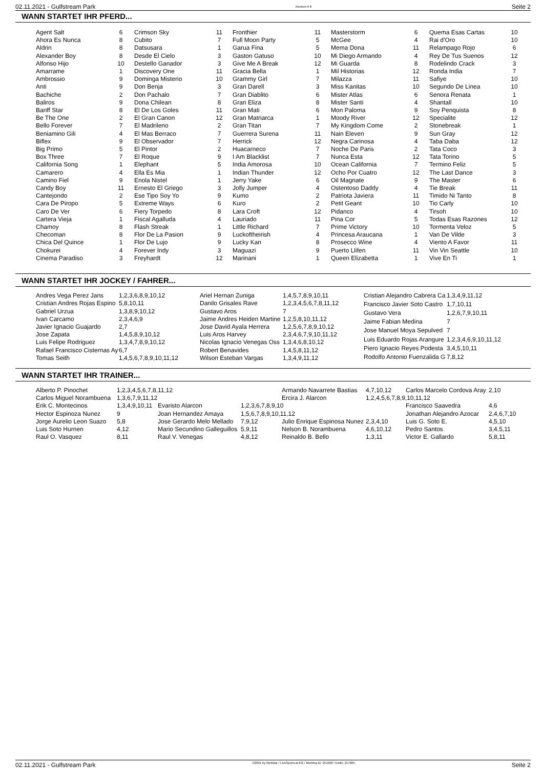02.11.2021 - Gulfstream Park Rennen # 8 Seite 2
WANN STARTET IHR PFERD...
| Agent Salt | 6 |
| Ahora Es Nunca | 8 |
| Aldrin | 8 |
| Alexander Boy | 8 |
| Alfonso Hijo | 10 |
| Amarrame | 1 |
| Ambrossio | 9 |
| Anti | 9 |
| Bachiche | 2 |
| Baliros | 9 |
| Banff Star | 8 |
| Be The One | 2 |
| Bello Forever | 7 |
| Beniamino Gili | 4 |
| Biflex | 9 |
| Big Primo | 5 |
| Box Three | 7 |
| California Song | 1 |
| Camarero | 4 |
| Camino Fiel | 9 |
| Candy Boy | 11 |
| Cantejondo | 2 |
| Cara De Piropo | 5 |
| Caro De Ver | 6 |
| Cartera Vieja | 1 |
| Chamoy | 8 |
| Checoman | 8 |
| Chica Del Quince | 1 |
| Chokurei | 4 |
| Cinema Paradiso | 3 |
| Crimson Sky | 11 |
| Cubito | 7 |
| Datsusara | 1 |
| Desde El Cielo | 3 |
| Destello Ganador | 3 |
| Discovery One | 11 |
| Dominga Misterio | 10 |
| Don Benja | 3 |
| Don Pachalo | 7 |
| Dona Chilean | 8 |
| El De Los Goles | 11 |
| El Gran Canon | 12 |
| El Madrileno | 2 |
| El Mas Berraco | 7 |
| El Observador | 7 |
| El Pintor | 2 |
| El Roque | 9 |
| Elephant | 5 |
| Ella Es Mia | 1 |
| Enola Nistel | 1 |
| Ernesto El Griego | 3 |
| Ese Tipo Soy Yo | 9 |
| Extreme Ways | 6 |
| Fiery Torpedo | 8 |
| Fiscal Agalluda | 4 |
| Flash Streak | 1 |
| Flor De La Pasion | 9 |
| Flor De Lujo | 9 |
| Forever Indy | 3 |
| Freyhardt | 12 |
| Fronthier | 11 |
| Full Moon Party | 5 |
| Garua Fina | 5 |
| Gaston Gatuso | 10 |
| Give Me A Break | 12 |
| Gracia Bella | 1 |
| Grammy Girl | 7 |
| Gran Darell | 3 |
| Gran Diablito | 6 |
| Gran Eliza | 8 |
| Gran Mati | 6 |
| Gran Matriarca | 1 |
| Gran Titan | 7 |
| Guerrera Surena | 11 |
| Herrick | 12 |
| Huacarneco | 7 |
| I Am Blacklist | 7 |
| India Amorosa | 10 |
| Indian Thunder | 12 |
| Jerry Yake | 6 |
| Jolly Jumper | 4 |
| Kumo | 2 |
| Kuro | 2 |
| Lara Croft | 12 |
| Lauriado | 11 |
| Little Richard | 7 |
| Luckoftheirish | 4 |
| Lucky Kan | 8 |
| Maguazi | 9 |
| Marinani | 1 |
| Masterstorm | 6 |
| McGee | 4 |
| Mema Dona | 11 |
| Mi Diego Armando | 4 |
| Mi Guarda | 8 |
| Mil Historias | 12 |
| Milazza | 11 |
| Miss Kanitas | 10 |
| Mister Atlas | 6 |
| Mister Santi | 4 |
| Mon Paloma | 9 |
| Moody River | 12 |
| My Kingdom Come | 2 |
| Nain Eleven | 9 |
| Negra Carinosa | 4 |
| Noche De Paris | 2 |
| Nunca Esta | 12 |
| Ocean California | 7 |
| Ocho Por Cuatro | 12 |
| Oil Magnate | 9 |
| Ostentoso Daddy | 4 |
| Patriota Javiera | 11 |
| Petit Geant | 10 |
| Pidanco | 4 |
| Pina Cor | 5 |
| Prime Victory | 10 |
| Princesa Araucana | 1 |
| Prosecco Wine | 4 |
| Puerto Llifen | 11 |
| Queen Elizabetta | 1 |
| Quema Esas Cartas | 10 |
| Rai d'Oro | 10 |
| Relampago Rojo | 6 |
| Rey De Tus Suenos | 12 |
| Rodelindo Crack | 3 |
| Ronda India | 7 |
| Safiye | 10 |
| Segundo De Linea | 10 |
| Senora Renata | 1 |
| Shantall | 10 |
| Soy Penquista | 8 |
| Specialite | 12 |
| Stonebreak | 1 |
| Sun Gray | 12 |
| Taba Daba | 12 |
| Tata Coco | 3 |
| Tata Torino | 5 |
| Termino Feliz | 5 |
| The Last Dance | 3 |
| The Master | 6 |
| Tie Break | 11 |
| Timido Ni Tanto | 8 |
| Tio Carly | 10 |
| Tirsoh | 10 |
| Todas Esas Razones | 12 |
| Tormenta Veloz | 5 |
| Van De Vilde | 3 |
| Viento A Favor | 11 |
| Vin Vin Seattle | 10 |
| Vive En Ti | 1 |
WANN STARTET IHR JOCKEY / FAHRER...
| Andres Vega Perez Jans | 1,2,3,6,8,9,10,12 |
| Cristian Andres Rojas Espino | 5,8,10,11 |
| Gabriel Urzua | 1,3,8,9,10,12 |
| Ivan Carcamo | 2,3,4,6,9 |
| Javier Ignacio Guajardo | 2,7 |
| Jose Zapata | 1,4,5,8,9,10,12 |
| Luis Felipe Rodriguez | 1,3,4,7,8,9,10,12 |
| Rafael Francisco Cisternas Ay | 6,7 |
| Tomas Seith | 1,4,5,6,7,8,9,10,11,12 |
| Ariel Hernan Zuniga | 1,4,5,7,8,9,10,11 |
| Danilo Grisales Rave | 1,2,3,4,5,6,7,8,11,12 |
| Gustavo Aros | 7 |
| Jaime Andres Heiden Martine | 1,2,5,8,10,11,12 |
| Jose David Ayala Herrera | 1,2,5,6,7,8,9,10,12 |
| Luis Aros Harvey | 2,3,4,6,7,9,10,11,12 |
| Nicolas Ignacio Venegas Oss | 1,3,4,6,8,10,12 |
| Robert Benavides | 1,4,5,8,11,12 |
| Wilson Esteban Vargas | 1,3,4,9,11,12 |
| Cristian Alejandro Cabrera Ca | 1,3,4,9,11,12 |
| Francisco Javier Soto Castro | 1,7,10,11 |
| Gustavo Vera | 1,2,6,7,9,10,11 |
| Jaime Fabian Medina | 7 |
| Jose Manuel Moya Sepulved | 7 |
| Luis Eduardo Rojas Arangure | 1,2,3,4,6,9,10,11,12 |
| Piero Ignacio Reyes Podesta | 3,4,5,10,11 |
| Rodolfo Antonio Fuenzalida G | 7,8,12 |
WANN STARTET IHR TRAINER...
| Alberto P. Pinochet | 1,2,3,4,5,6,7,8,11,12 | | | Armando Navarrete Bastias | 4,7,10,12 | Carlos Marcelo Cordova Aray | 2,10 |
| Carlos Miguel Norambuena | 1,3,6,7,9,11,12 | | | Ercira J. Alarcon | 1,2,4,5,6,7,8,9,10,11,12 | | |
| Erik C. Montecinos | 1,3,4,9,10,11 | Evaristo Alarcon | 1,2,3,6,7,8,9,10 | | | Francisco Saavedra | 4,6 |
| Hector Espinoza Nunez | 9 | Joan Hernandez Amaya | 1,5,6,7,8,9,10,11,12 | | | Jonathan Alejandro Azocar | 2,4,6,7,10 |
| Jorge Aurelio Leon Suazo | 5,8 | Jose Gerardo Melo Mellado | 7,9,12 | Julio Enrique Espinosa Nunez | 2,3,4,10 | Luis G. Soto E. | 4,5,10 |
| Luis Soto Hurnen | 4,12 | Mario Secundino Galleguillos | 5,9,11 | Nelson B. Norambuena | 4,6,10,12 | Pedro Santos | 3,4,5,11 |
| Raul O. Vasquez | 8,11 | Raul V. Venegas | 4,8,12 | Reinaldo B. Bello | 1,3,11 | Victor E. Gallardo | 5,8,11 |
02.11.2021 - Gulfstream Park ©2021 by Wettstar / LiveSports.at KG / Meeting ID: 251500 / ExtID: 217065 Seite 2